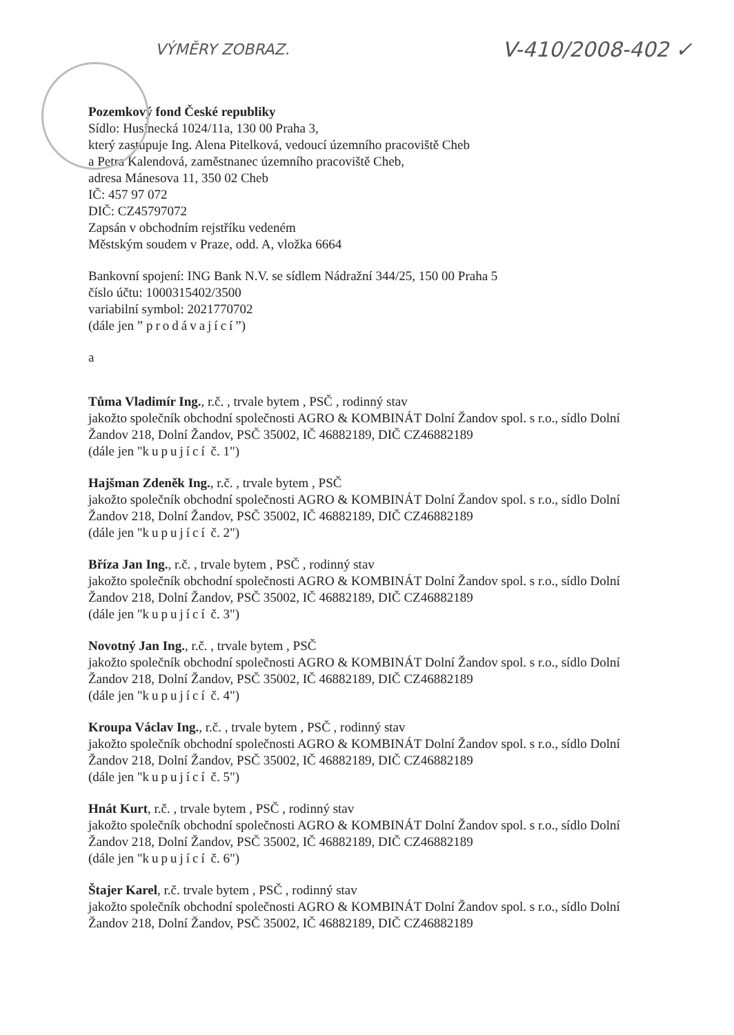VÝMĚRY ZOBRAZ. V-410/2008-402 ✓
Pozemkový fond České republiky
Sídlo: Husinecká 1024/11a, 130 00 Praha 3,
který zastupuje Ing. Alena Pitelková, vedoucí územního pracoviště Cheb
a Petra Kalendová, zaměstnanec územního pracoviště Cheb,
adresa Mánesova 11, 350 02 Cheb
IČ: 457 97 072
DIČ: CZ45797072
Zapsán v obchodním rejstříku vedeném
Městským soudem v Praze, odd. A, vložka 6664
Bankovní spojení: ING Bank N.V. se sídlem Nádražní 344/25, 150 00 Praha 5
číslo účtu: 1000315402/3500
variabilní symbol: 2021770702
(dále jen ” prodávající”)
a
Tůma Vladimír Ing., r.č. , trvale bytem , PSČ , rodinný stav
jakožto společník obchodní společnosti AGRO & KOMBINÁT Dolní Žandov spol. s r.o., sídlo Dolní Žandov 218, Dolní Žandov, PSČ 35002, IČ 46882189, DIČ CZ46882189
(dále jen "kupující č. 1")
Hajšman Zdeněk Ing., r.č. , trvale bytem , PSČ
jakožto společník obchodní společnosti AGRO & KOMBINÁT Dolní Žandov spol. s r.o., sídlo Dolní Žandov 218, Dolní Žandov, PSČ 35002, IČ 46882189, DIČ CZ46882189
(dále jen "kupující č. 2")
Bříza Jan Ing., r.č. , trvale bytem , PSČ , rodinný stav
jakožto společník obchodní společnosti AGRO & KOMBINÁT Dolní Žandov spol. s r.o., sídlo Dolní Žandov 218, Dolní Žandov, PSČ 35002, IČ 46882189, DIČ CZ46882189
(dále jen "kupující č. 3")
Novotný Jan Ing., r.č. , trvale bytem , PSČ
jakožto společník obchodní společnosti AGRO & KOMBINÁT Dolní Žandov spol. s r.o., sídlo Dolní Žandov 218, Dolní Žandov, PSČ 35002, IČ 46882189, DIČ CZ46882189
(dále jen "kupující č. 4")
Kroupa Václav Ing., r.č. , trvale bytem , PSČ , rodinný stav
jakožto společník obchodní společnosti AGRO & KOMBINÁT Dolní Žandov spol. s r.o., sídlo Dolní Žandov 218, Dolní Žandov, PSČ 35002, IČ 46882189, DIČ CZ46882189
(dále jen "kupující č. 5")
Hnát Kurt, r.č. , trvale bytem , PSČ , rodinný stav
jakožto společník obchodní společnosti AGRO & KOMBINÁT Dolní Žandov spol. s r.o., sídlo Dolní Žandov 218, Dolní Žandov, PSČ 35002, IČ 46882189, DIČ CZ46882189
(dále jen "kupující č. 6")
Štajer Karel, r.č. trvale bytem , PSČ , rodinný stav
jakožto společník obchodní společnosti AGRO & KOMBINÁT Dolní Žandov spol. s r.o., sídlo Dolní Žandov 218, Dolní Žandov, PSČ 35002, IČ 46882189, DIČ CZ46882189